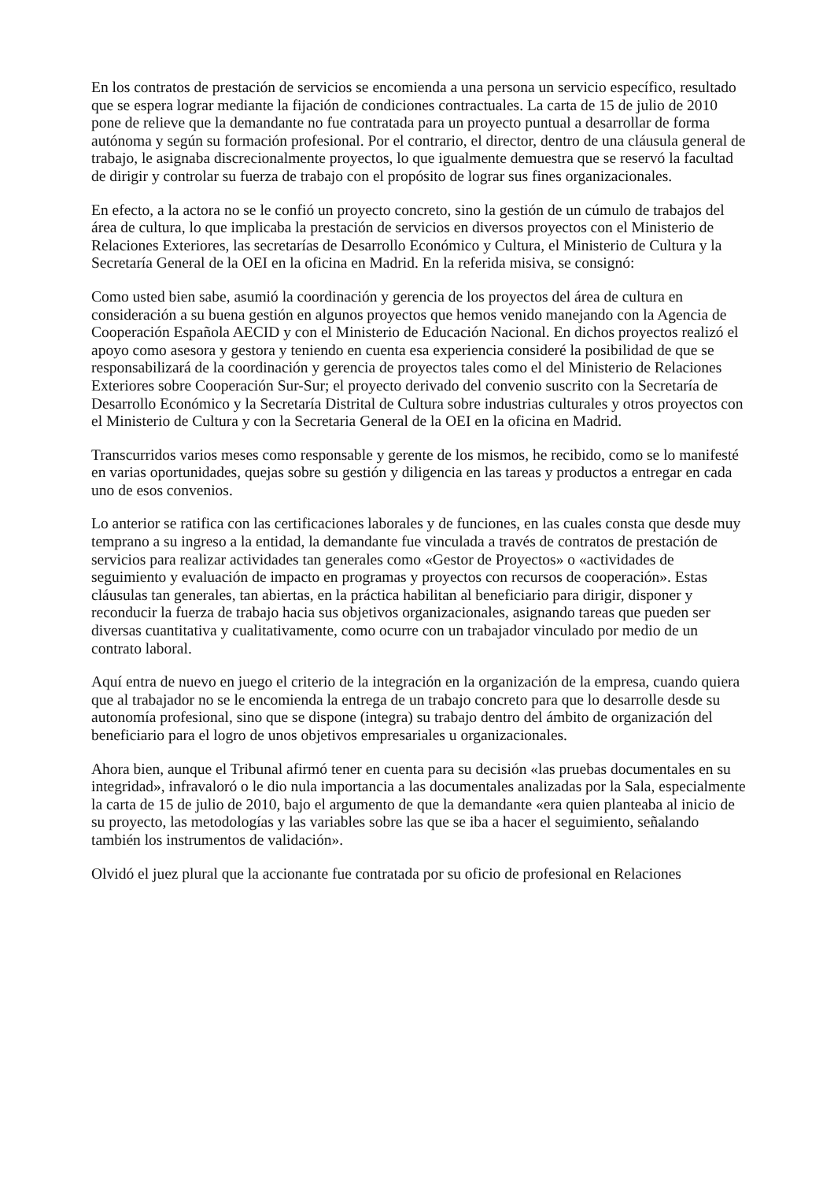En los contratos de prestación de servicios se encomienda a una persona un servicio específico, resultado que se espera lograr mediante la fijación de condiciones contractuales. La carta de 15 de julio de 2010 pone de relieve que la demandante no fue contratada para un proyecto puntual a desarrollar de forma autónoma y según su formación profesional. Por el contrario, el director, dentro de una cláusula general de trabajo, le asignaba discrecionalmente proyectos, lo que igualmente demuestra que se reservó la facultad de dirigir y controlar su fuerza de trabajo con el propósito de lograr sus fines organizacionales.
En efecto, a la actora no se le confió un proyecto concreto, sino la gestión de un cúmulo de trabajos del área de cultura, lo que implicaba la prestación de servicios en diversos proyectos con el Ministerio de Relaciones Exteriores, las secretarías de Desarrollo Económico y Cultura, el Ministerio de Cultura y la Secretaría General de la OEI en la oficina en Madrid. En la referida misiva, se consignó:
Como usted bien sabe, asumió la coordinación y gerencia de los proyectos del área de cultura en consideración a su buena gestión en algunos proyectos que hemos venido manejando con la Agencia de Cooperación Española AECID y con el Ministerio de Educación Nacional. En dichos proyectos realizó el apoyo como asesora y gestora y teniendo en cuenta esa experiencia consideré la posibilidad de que se responsabilizará de la coordinación y gerencia de proyectos tales como el del Ministerio de Relaciones Exteriores sobre Cooperación Sur-Sur; el proyecto derivado del convenio suscrito con la Secretaría de Desarrollo Económico y la Secretaría Distrital de Cultura sobre industrias culturales y otros proyectos con el Ministerio de Cultura y con la Secretaria General de la OEI en la oficina en Madrid.
Transcurridos varios meses como responsable y gerente de los mismos, he recibido, como se lo manifesté en varias oportunidades, quejas sobre su gestión y diligencia en las tareas y productos a entregar en cada uno de esos convenios.
Lo anterior se ratifica con las certificaciones laborales y de funciones, en las cuales consta que desde muy temprano a su ingreso a la entidad, la demandante fue vinculada a través de contratos de prestación de servicios para realizar actividades tan generales como «Gestor de Proyectos» o «actividades de seguimiento y evaluación de impacto en programas y proyectos con recursos de cooperación». Estas cláusulas tan generales, tan abiertas, en la práctica habilitan al beneficiario para dirigir, disponer y reconducir la fuerza de trabajo hacia sus objetivos organizacionales, asignando tareas que pueden ser diversas cuantitativa y cualitativamente, como ocurre con un trabajador vinculado por medio de un contrato laboral.
Aquí entra de nuevo en juego el criterio de la integración en la organización de la empresa, cuando quiera que al trabajador no se le encomienda la entrega de un trabajo concreto para que lo desarrolle desde su autonomía profesional, sino que se dispone (integra) su trabajo dentro del ámbito de organización del beneficiario para el logro de unos objetivos empresariales u organizacionales.
Ahora bien, aunque el Tribunal afirmó tener en cuenta para su decisión «las pruebas documentales en su integridad», infravaloró o le dio nula importancia a las documentales analizadas por la Sala, especialmente la carta de 15 de julio de 2010, bajo el argumento de que la demandante «era quien planteaba al inicio de su proyecto, las metodologías y las variables sobre las que se iba a hacer el seguimiento, señalando también los instrumentos de validación».
Olvidó el juez plural que la accionante fue contratada por su oficio de profesional en Relaciones